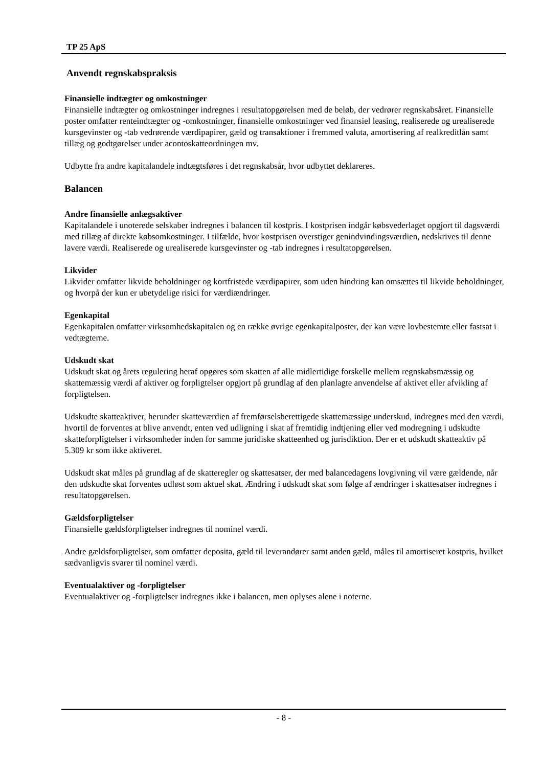TP 25 ApS
Anvendt regnskabspraksis
Finansielle indtægter og omkostninger
Finansielle indtægter og omkostninger indregnes i resultatopgørelsen med de beløb, der vedrører regnskabsåret. Finansielle poster omfatter renteindtægter og -omkostninger, finansielle omkostninger ved finansiel leasing, realiserede og urealiserede kursgevinster og -tab vedrørende værdipapirer, gæld og transaktioner i fremmed valuta, amortisering af realkreditlån samt tillæg og godtgørelser under acontoskatteordningen mv.
Udbytte fra andre kapitalandele indtægtsføres i det regnskabsår, hvor udbyttet deklareres.
Balancen
Andre finansielle anlægsaktiver
Kapitalandele i unoterede selskaber indregnes i balancen til kostpris. I kostprisen indgår købsvederlaget opgjort til dagsværdi med tillæg af direkte købsomkostninger. I tilfælde, hvor kostprisen overstiger genindvindingsværdien, nedskrives til denne lavere værdi. Realiserede og urealiserede kursgevinster og -tab indregnes i resultatopgørelsen.
Likvider
Likvider omfatter likvide beholdninger og kortfristede værdipapirer, som uden hindring kan omsættes til likvide beholdninger, og hvorpå der kun er ubetydelige risici for værdiændringer.
Egenkapital
Egenkapitalen omfatter virksomhedskapitalen og en række øvrige egenkapitalposter, der kan være lovbestemte eller fastsat i vedtægterne.
Udskudt skat
Udskudt skat og årets regulering heraf opgøres som skatten af alle midlertidige forskelle mellem regnskabsmæssig og skattemæssig værdi af aktiver og forpligtelser opgjort på grundlag af den planlagte anvendelse af aktivet eller afvikling af forpligtelsen.
Udskudte skatteaktiver, herunder skatteværdien af fremførselsberettigede skattemæssige underskud, indregnes med den værdi, hvortil de forventes at blive anvendt, enten ved udligning i skat af fremtidig indtjening eller ved modregning i udskudte skatteforpligtelser i virksomheder inden for samme juridiske skatteenhed og jurisdiktion. Der er et udskudt skatteaktiv på 5.309 kr som ikke aktiveret.
Udskudt skat måles på grundlag af de skatteregler og skattesatser, der med balancedagens lovgivning vil være gældende, når den udskudte skat forventes udløst som aktuel skat. Ændring i udskudt skat som følge af ændringer i skattesatser indregnes i resultatopgørelsen.
Gældsforpligtelser
Finansielle gældsforpligtelser indregnes til nominel værdi.
Andre gældsforpligtelser, som omfatter deposita, gæld til leverandører samt anden gæld, måles til amortiseret kostpris, hvilket sædvanligvis svarer til nominel værdi.
Eventualaktiver og -forpligtelser
Eventualaktiver og -forpligtelser indregnes ikke i balancen, men oplyses alene i noterne.
- 8 -